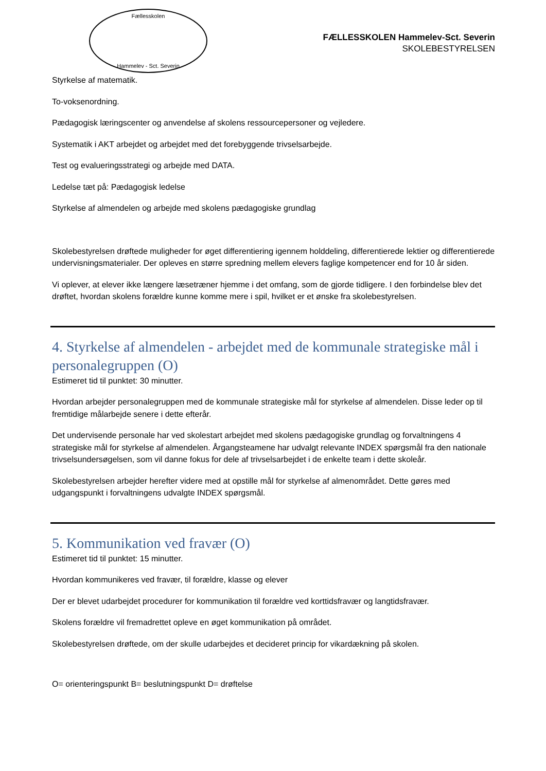Fællesskolen
Hammelev - Sct. Severin
FÆLLESSKOLEN Hammelev-Sct. Severin
SKOLEBESTYRELSEN
Styrkelse af matematik.
To-voksenordning.
Pædagogisk læringscenter og anvendelse af skolens ressourcepersoner og vejledere.
Systematik i AKT arbejdet og arbejdet med det forebyggende trivselsarbejde.
Test og evalueringsstrategi og arbejde med DATA.
Ledelse tæt på: Pædagogisk ledelse
Styrkelse af almendelen og arbejde med skolens pædagogiske grundlag
Skolebestyrelsen drøftede muligheder for øget differentiering igennem holddeling, differentierede lektier og differentierede undervisningsmaterialer. Der opleves en større spredning mellem elevers faglige kompetencer end for 10 år siden.
Vi oplever, at elever ikke længere læsetræner hjemme i det omfang, som de gjorde tidligere. I den forbindelse blev det drøftet, hvordan skolens forældre kunne komme mere i spil, hvilket er et ønske fra skolebestyrelsen.
4. Styrkelse af almendelen - arbejdet med de kommunale strategiske mål i personalegruppen (O)
Estimeret tid til punktet: 30 minutter.
Hvordan arbejder personalegruppen med de kommunale strategiske mål for styrkelse af almendelen. Disse leder op til fremtidige målarbejde senere i dette efterår.
Det undervisende personale har ved skolestart arbejdet med skolens pædagogiske grundlag og forvaltningens 4 strategiske mål for styrkelse af almendelen. Årgangsteamene har udvalgt relevante INDEX spørgsmål fra den nationale trivselsundersøgelsen, som vil danne fokus for dele af trivselsarbejdet i de enkelte team i dette skoleår.
Skolebestyrelsen arbejder herefter videre med at opstille mål for styrkelse af almenområdet. Dette gøres med udgangspunkt i forvaltningens udvalgte INDEX spørgsmål.
5. Kommunikation ved fravær (O)
Estimeret tid til punktet: 15 minutter.
Hvordan kommunikeres ved fravær, til forældre, klasse og elever
Der er blevet udarbejdet procedurer for kommunikation til forældre ved korttidsfravær og langtidsfravær.
Skolens forældre vil fremadrettet opleve en øget kommunikation på området.
Skolebestyrelsen drøftede, om der skulle udarbejdes et decideret princip for vikardækning på skolen.
O= orienteringspunkt B= beslutningspunkt D= drøftelse